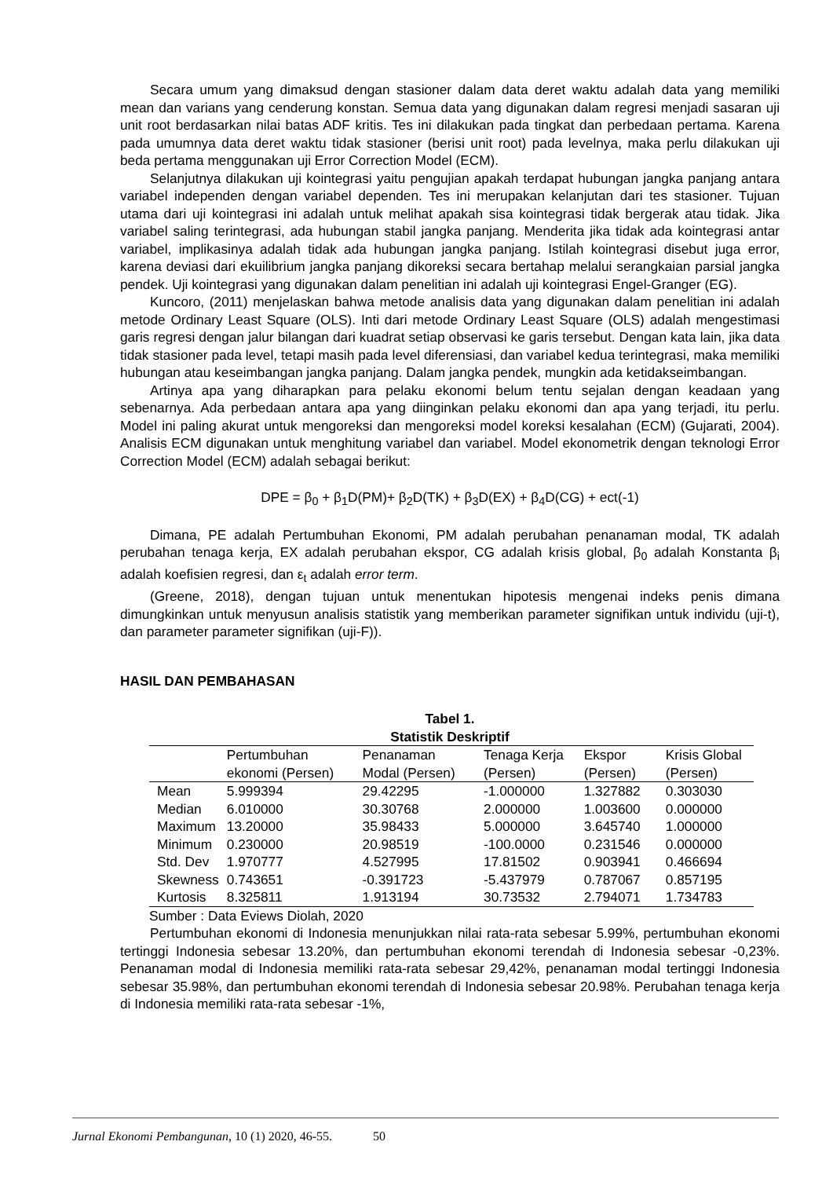Secara umum yang dimaksud dengan stasioner dalam data deret waktu adalah data yang memiliki mean dan varians yang cenderung konstan. Semua data yang digunakan dalam regresi menjadi sasaran uji unit root berdasarkan nilai batas ADF kritis. Tes ini dilakukan pada tingkat dan perbedaan pertama. Karena pada umumnya data deret waktu tidak stasioner (berisi unit root) pada levelnya, maka perlu dilakukan uji beda pertama menggunakan uji Error Correction Model (ECM).
Selanjutnya dilakukan uji kointegrasi yaitu pengujian apakah terdapat hubungan jangka panjang antara variabel independen dengan variabel dependen. Tes ini merupakan kelanjutan dari tes stasioner. Tujuan utama dari uji kointegrasi ini adalah untuk melihat apakah sisa kointegrasi tidak bergerak atau tidak. Jika variabel saling terintegrasi, ada hubungan stabil jangka panjang. Menderita jika tidak ada kointegrasi antar variabel, implikasinya adalah tidak ada hubungan jangka panjang. Istilah kointegrasi disebut juga error, karena deviasi dari ekuilibrium jangka panjang dikoreksi secara bertahap melalui serangkaian parsial jangka pendek. Uji kointegrasi yang digunakan dalam penelitian ini adalah uji kointegrasi Engel-Granger (EG).
Kuncoro, (2011) menjelaskan bahwa metode analisis data yang digunakan dalam penelitian ini adalah metode Ordinary Least Square (OLS). Inti dari metode Ordinary Least Square (OLS) adalah mengestimasi garis regresi dengan jalur bilangan dari kuadrat setiap observasi ke garis tersebut. Dengan kata lain, jika data tidak stasioner pada level, tetapi masih pada level diferensiasi, dan variabel kedua terintegrasi, maka memiliki hubungan atau keseimbangan jangka panjang. Dalam jangka pendek, mungkin ada ketidakseimbangan.
Artinya apa yang diharapkan para pelaku ekonomi belum tentu sejalan dengan keadaan yang sebenarnya. Ada perbedaan antara apa yang diinginkan pelaku ekonomi dan apa yang terjadi, itu perlu. Model ini paling akurat untuk mengoreksi dan mengoreksi model koreksi kesalahan (ECM) (Gujarati, 2004). Analisis ECM digunakan untuk menghitung variabel dan variabel. Model ekonometrik dengan teknologi Error Correction Model (ECM) adalah sebagai berikut:
DPE = β<sub>0</sub> + β<sub>1</sub>D(PM)+ β<sub>2</sub>D(TK) + β<sub>3</sub>D(EX) + β<sub>4</sub>D(CG) + ect(-1)
Dimana, PE adalah Pertumbuhan Ekonomi, PM adalah perubahan penanaman modal, TK adalah perubahan tenaga kerja, EX adalah perubahan ekspor, CG adalah krisis global, β<sub>0</sub> adalah Konstanta β<sub>i</sub> adalah koefisien regresi, dan ε<sub>t</sub> adalah error term.
(Greene, 2018), dengan tujuan untuk menentukan hipotesis mengenai indeks penis dimana dimungkinkan untuk menyusun analisis statistik yang memberikan parameter signifikan untuk individu (uji-t), dan parameter parameter signifikan (uji-F)).
HASIL DAN PEMBAHASAN
Tabel 1.
Statistik Deskriptif
| | Pertumbuhan ekonomi (Persen) | Penanaman Modal (Persen) | Tenaga Kerja (Persen) | Ekspor (Persen) | Krisis Global (Persen) |
| --- | --- | --- | --- | --- | --- |
| Mean | 5.999394 | 29.42295 | -1.000000 | 1.327882 | 0.303030 |
| Median | 6.010000 | 30.30768 | 2.000000 | 1.003600 | 0.000000 |
| Maximum | 13.20000 | 35.98433 | 5.000000 | 3.645740 | 1.000000 |
| Minimum | 0.230000 | 20.98519 | -100.0000 | 0.231546 | 0.000000 |
| Std. Dev | 1.970777 | 4.527995 | 17.81502 | 0.903941 | 0.466694 |
| Skewness | 0.743651 | -0.391723 | -5.437979 | 0.787067 | 0.857195 |
| Kurtosis | 8.325811 | 1.913194 | 30.73532 | 2.794071 | 1.734783 |
Sumber : Data Eviews Diolah, 2020
Pertumbuhan ekonomi di Indonesia menunjukkan nilai rata-rata sebesar 5.99%, pertumbuhan ekonomi tertinggi Indonesia sebesar 13.20%, dan pertumbuhan ekonomi terendah di Indonesia sebesar -0,23%. Penanaman modal di Indonesia memiliki rata-rata sebesar 29,42%, penanaman modal tertinggi Indonesia sebesar 35.98%, dan pertumbuhan ekonomi terendah di Indonesia sebesar 20.98%. Perubahan tenaga kerja di Indonesia memiliki rata-rata sebesar -1%,
Jurnal Ekonomi Pembangunan, 10 (1) 2020, 46-55. 50